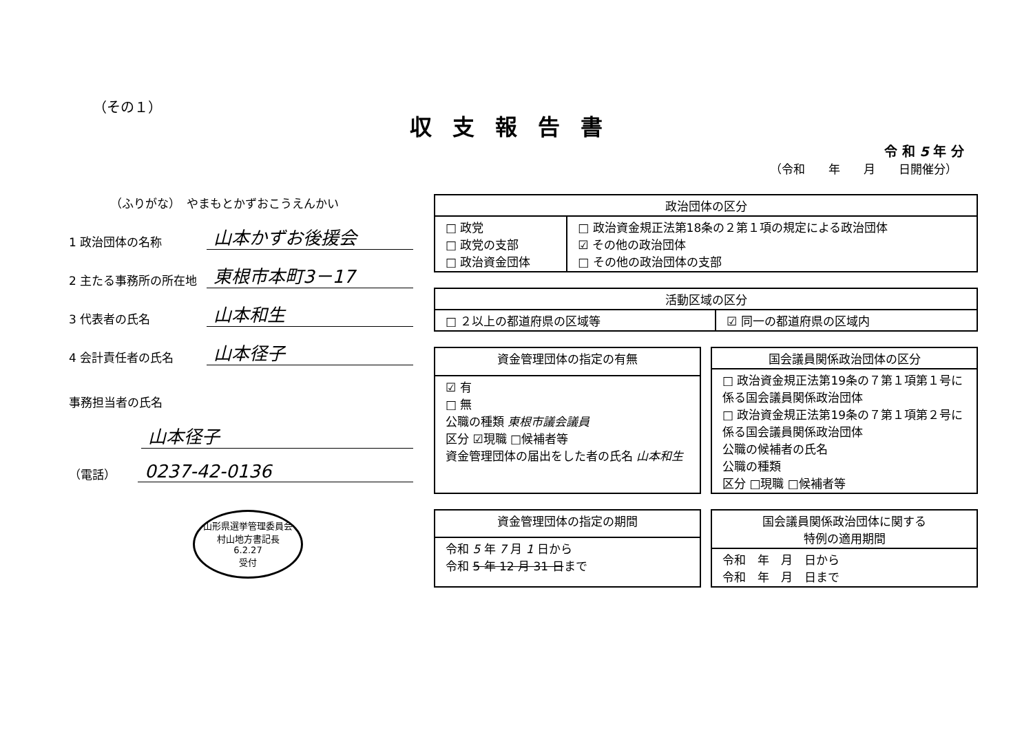（その１）
収支報告書
令 和 5 年 分
（令和　　年　　月　　日開催分）
（ふりがな）　やまもとかずおこうえんかい
1 政治団体の名称
山本かずお後援会
2 主たる事務所の所在地
東根市本町3－17
3 代表者の氏名
山本和生
4 会計責任者の氏名
山本径子
事務担当者の氏名
山本径子
（電話）
0237-42-0136
山形県選挙管理委員会
村山地方書記長
6.2.27
受付
| 政治団体の区分 | |
| --- | --- |
| □ 政党 □ 政党の支部 □ 政治資金団体 | □ 政治資金規正法第18条の２第１項の規定による政治団体 ☑ その他の政治団体 □ その他の政治団体の支部 |
| 活動区域の区分 | |
| --- | --- |
| □ ２以上の都道府県の区域等 | ☑ 同一の都道府県の区域内 |
| 資金管理団体の指定の有無 |
| --- |
| ☑ 有 □ 無 公職の種類 東根市議会議員 区分 ☑現職 □候補者等 資金管理団体の届出をした者の氏名 山本和生 |
| 国会議員関係政治団体の区分 |
| --- |
| □ 政治資金規正法第19条の７第１項第１号に係る国会議員関係政治団体 □ 政治資金規正法第19条の７第１項第２号に係る国会議員関係政治団体 公職の候補者の氏名 公職の種類 区分 □現職 □候補者等 |
| 資金管理団体の指定の期間 |
| --- |
| 令和 5 年 7 月 1 日から 令和 5 年 12 月 31 日 まで |
| 国会議員関係政治団体に関する 特例の適用期間 |
| --- |
| 令和 年 月 日から 令和 年 月 日まで |